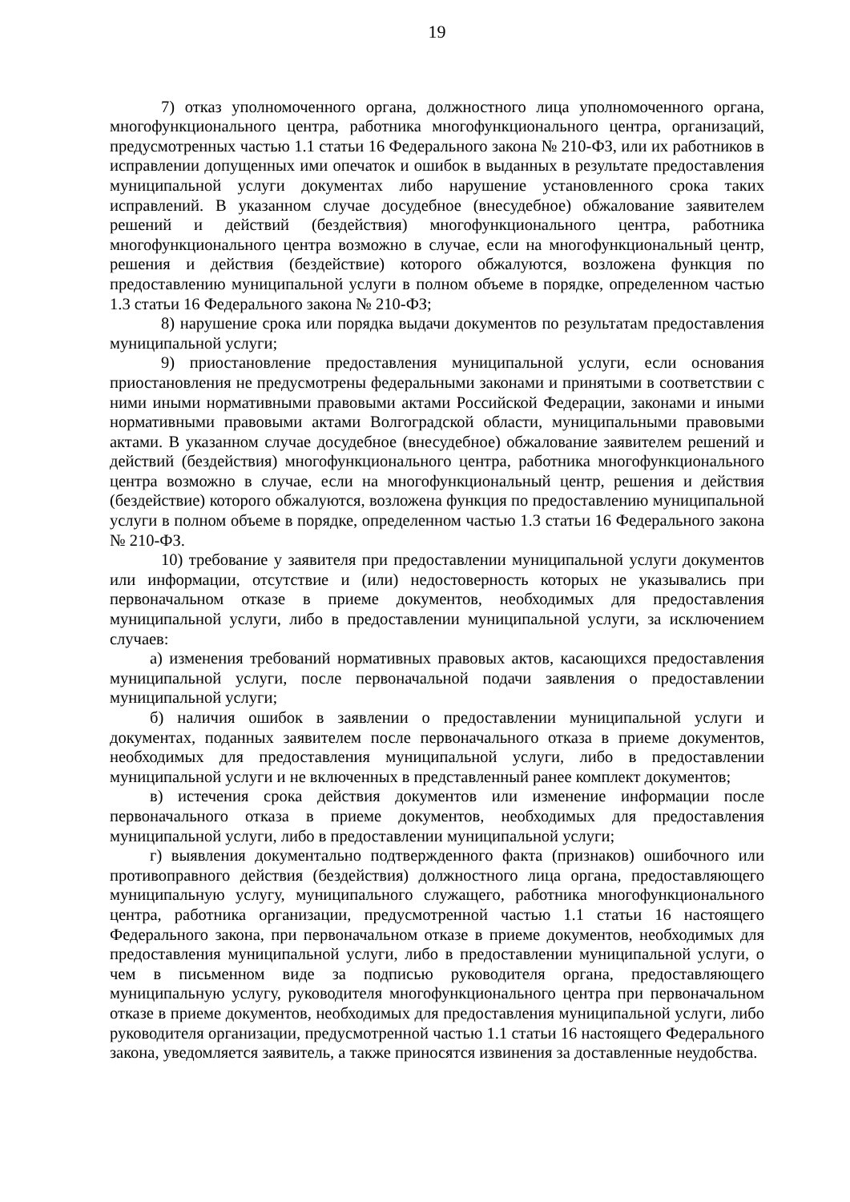19
7) отказ уполномоченного органа, должностного лица уполномоченного органа, многофункционального центра, работника многофункционального центра, организаций, предусмотренных частью 1.1 статьи 16 Федерального закона № 210-ФЗ, или их работников в исправлении допущенных ими опечаток и ошибок в выданных в результате предоставления муниципальной услуги документах либо нарушение установленного срока таких исправлений. В указанном случае досудебное (внесудебное) обжалование заявителем решений и действий (бездействия) многофункционального центра, работника многофункционального центра возможно в случае, если на многофункциональный центр, решения и действия (бездействие) которого обжалуются, возложена функция по предоставлению муниципальной услуги в полном объеме в порядке, определенном частью 1.3 статьи 16 Федерального закона № 210-ФЗ;
8) нарушение срока или порядка выдачи документов по результатам предоставления муниципальной услуги;
9) приостановление предоставления муниципальной услуги, если основания приостановления не предусмотрены федеральными законами и принятыми в соответствии с ними иными нормативными правовыми актами Российской Федерации, законами и иными нормативными правовыми актами Волгоградской области, муниципальными правовыми актами. В указанном случае досудебное (внесудебное) обжалование заявителем решений и действий (бездействия) многофункционального центра, работника многофункционального центра возможно в случае, если на многофункциональный центр, решения и действия (бездействие) которого обжалуются, возложена функция по предоставлению муниципальной услуги в полном объеме в порядке, определенном частью 1.3 статьи 16 Федерального закона № 210-ФЗ.
10) требование у заявителя при предоставлении муниципальной услуги документов или информации, отсутствие и (или) недостоверность которых не указывались при первоначальном отказе в приеме документов, необходимых для предоставления муниципальной услуги, либо в предоставлении муниципальной услуги, за исключением случаев:
а) изменения требований нормативных правовых актов, касающихся предоставления муниципальной услуги, после первоначальной подачи заявления о предоставлении муниципальной услуги;
б) наличия ошибок в заявлении о предоставлении муниципальной услуги и документах, поданных заявителем после первоначального отказа в приеме документов, необходимых для предоставления муниципальной услуги, либо в предоставлении муниципальной услуги и не включенных в представленный ранее комплект документов;
в) истечения срока действия документов или изменение информации после первоначального отказа в приеме документов, необходимых для предоставления муниципальной услуги, либо в предоставлении муниципальной услуги;
г) выявления документально подтвержденного факта (признаков) ошибочного или противоправного действия (бездействия) должностного лица органа, предоставляющего муниципальную услугу, муниципального служащего, работника многофункционального центра, работника организации, предусмотренной частью 1.1 статьи 16 настоящего Федерального закона, при первоначальном отказе в приеме документов, необходимых для предоставления муниципальной услуги, либо в предоставлении муниципальной услуги, о чем в письменном виде за подписью руководителя органа, предоставляющего муниципальную услугу, руководителя многофункционального центра при первоначальном отказе в приеме документов, необходимых для предоставления муниципальной услуги, либо руководителя организации, предусмотренной частью 1.1 статьи 16 настоящего Федерального закона, уведомляется заявитель, а также приносятся извинения за доставленные неудобства.